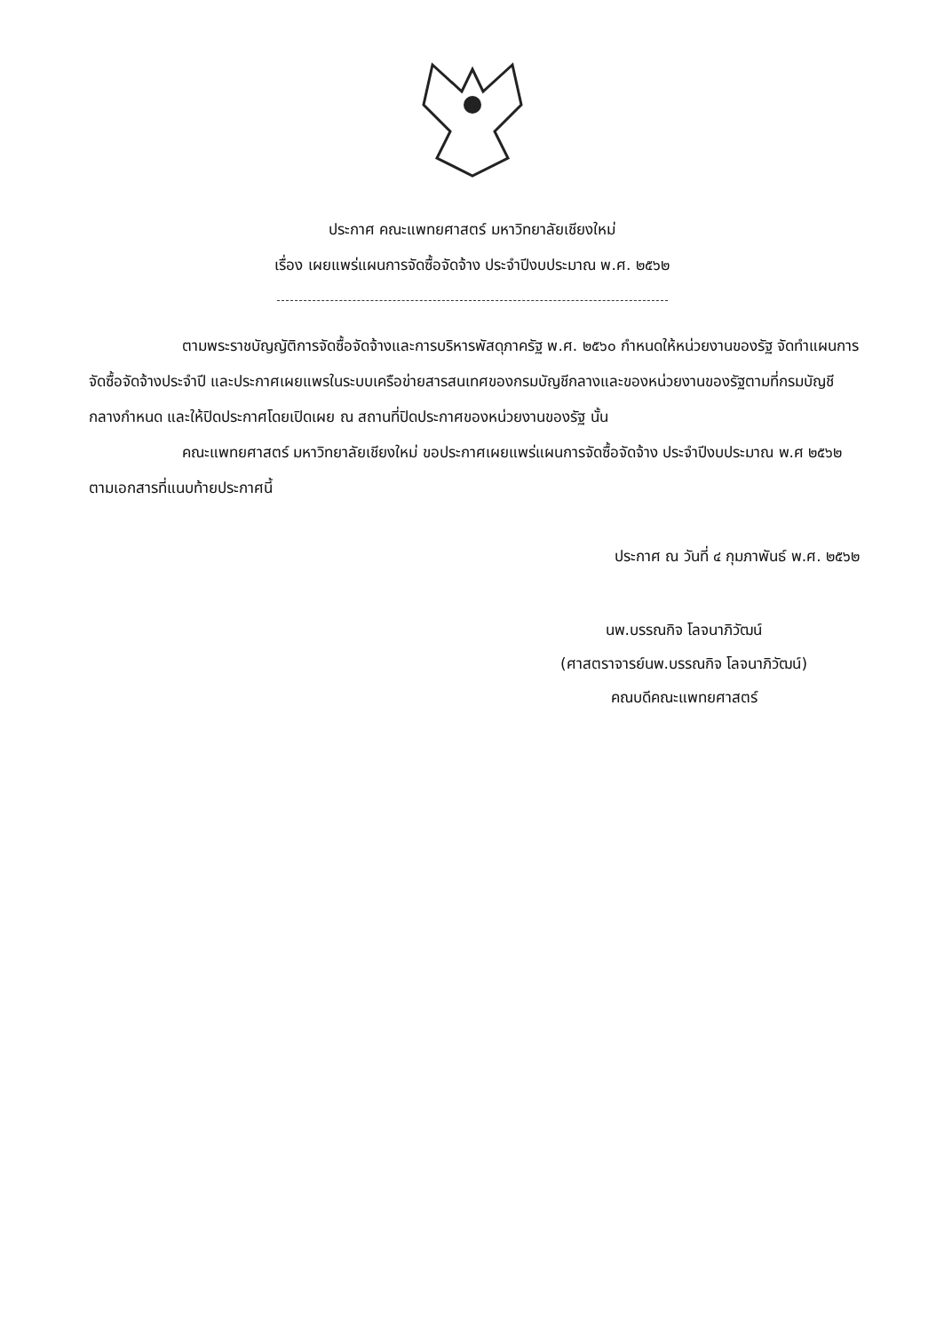ประกาศ คณะแพทยศาสตร์ มหาวิทยาลัยเชียงใหม่
เรื่อง เผยแพร่แผนการจัดซื้อจัดจ้าง ประจำปีงบประมาณ พ.ศ. ๒๕๖๒
ตามพระราชบัญญัติการจัดซื้อจัดจ้างและการบริหารพัสดุภาครัฐ พ.ศ. ๒๕๖๐ กำหนดให้หน่วยงานของรัฐ จัดทำแผนการจัดซื้อจัดจ้างประจำปี และประกาศเผยแพรในระบบเครือข่ายสารสนเทศของกรมบัญชีกลางและของหน่วยงานของรัฐตามที่กรมบัญชีกลางกำหนด และให้ปิดประกาศโดยเปิดเผย ณ สถานที่ปิดประกาศของหน่วยงานของรัฐ นั้น
คณะแพทยศาสตร์ มหาวิทยาลัยเชียงใหม่ ขอประกาศเผยแพร่แผนการจัดซื้อจัดจ้าง ประจำปีงบประมาณ พ.ศ ๒๕๖๒ ตามเอกสารที่แนบท้ายประกาศนี้
ประกาศ ณ วันที่ ๔ กุมภาพันธ์ พ.ศ. ๒๕๖๒
นพ.บรรณกิจ โลจนาภิวัฒน์
(ศาสตราจารย์นพ.บรรณกิจ โลจนาภิวัฒน์)
คณบดีคณะแพทยศาสตร์